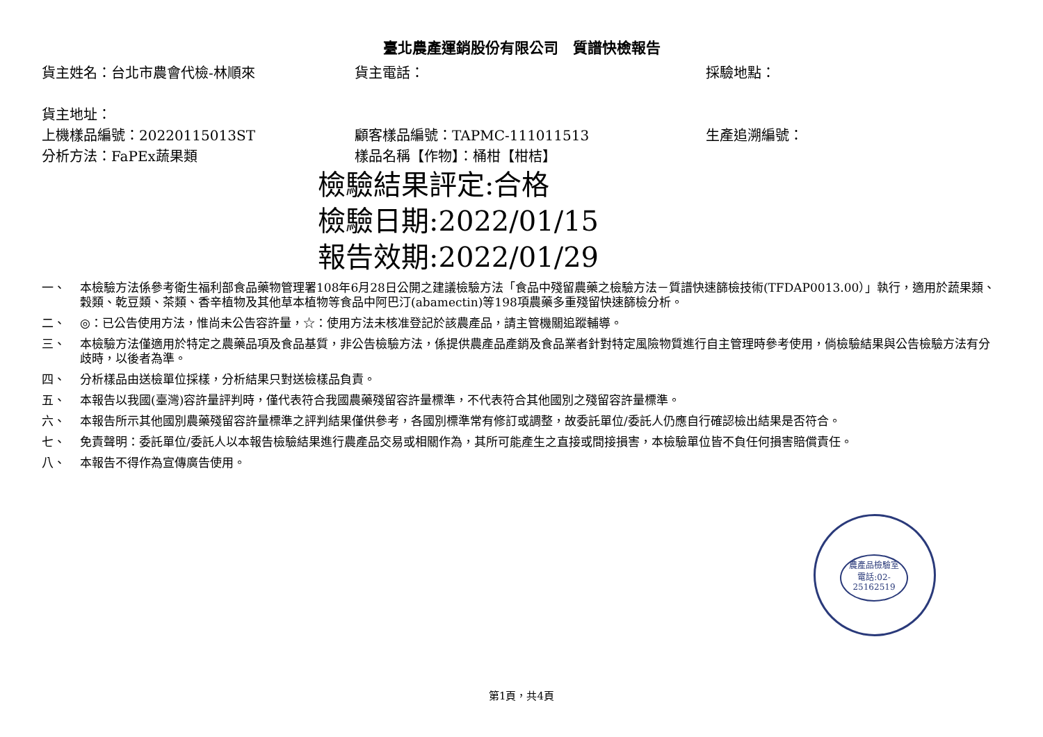臺北農產運銷股份有限公司　質譜快檢報告
貨主姓名：台北市農會代檢-林順來 貨主電話： 採驗地點：
貨主地址：
上機樣品編號：20220115013ST 顧客樣品編號：TAPMC-111011513 生產追溯編號：
分析方法：FaPEx蔬果類 樣品名稱【作物】：桶柑【柑桔】
檢驗結果評定:合格
檢驗日期:2022/01/15
報告效期:2022/01/29
一、 本檢驗方法係參考衛生福利部食品藥物管理署108年6月28日公開之建議檢驗方法「食品中殘留農藥之檢驗方法－質譜快速篩檢技術(TFDAP0013.00）」執行，適用於蔬果類、穀類、乾豆類、茶類、香辛植物及其他草本植物等食品中阿巴汀(abamectin)等198項農藥多重殘留快速篩檢分析。
二、 ◎：已公告使用方法，惟尚未公告容許量，☆：使用方法未核准登記於該農產品，請主管機關追蹤輔導。
三、 本檢驗方法僅適用於特定之農藥品項及食品基質，非公告檢驗方法，係提供農產品產銷及食品業者針對特定風險物質進行自主管理時參考使用，倘檢驗結果與公告檢驗方法有分歧時，以後者為準。
四、 分析樣品由送檢單位採樣，分析結果只對送檢樣品負責。
五、 本報告以我國(臺灣)容許量評判時，僅代表符合我國農藥殘留容許量標準，不代表符合其他國別之殘留容許量標準。
六、 本報告所示其他國別農藥殘留容許量標準之評判結果僅供參考，各國別標準常有修訂或調整，故委託單位/委託人仍應自行確認檢出結果是否符合。
七、 免責聲明：委託單位/委託人以本報告檢驗結果進行農產品交易或相關作為，其所可能產生之直接或間接損害，本檢驗單位皆不負任何損害賠償責任。
八、 本報告不得作為宣傳廣告使用。
農產品檢驗室
電話:02-25162519
第1頁，共4頁